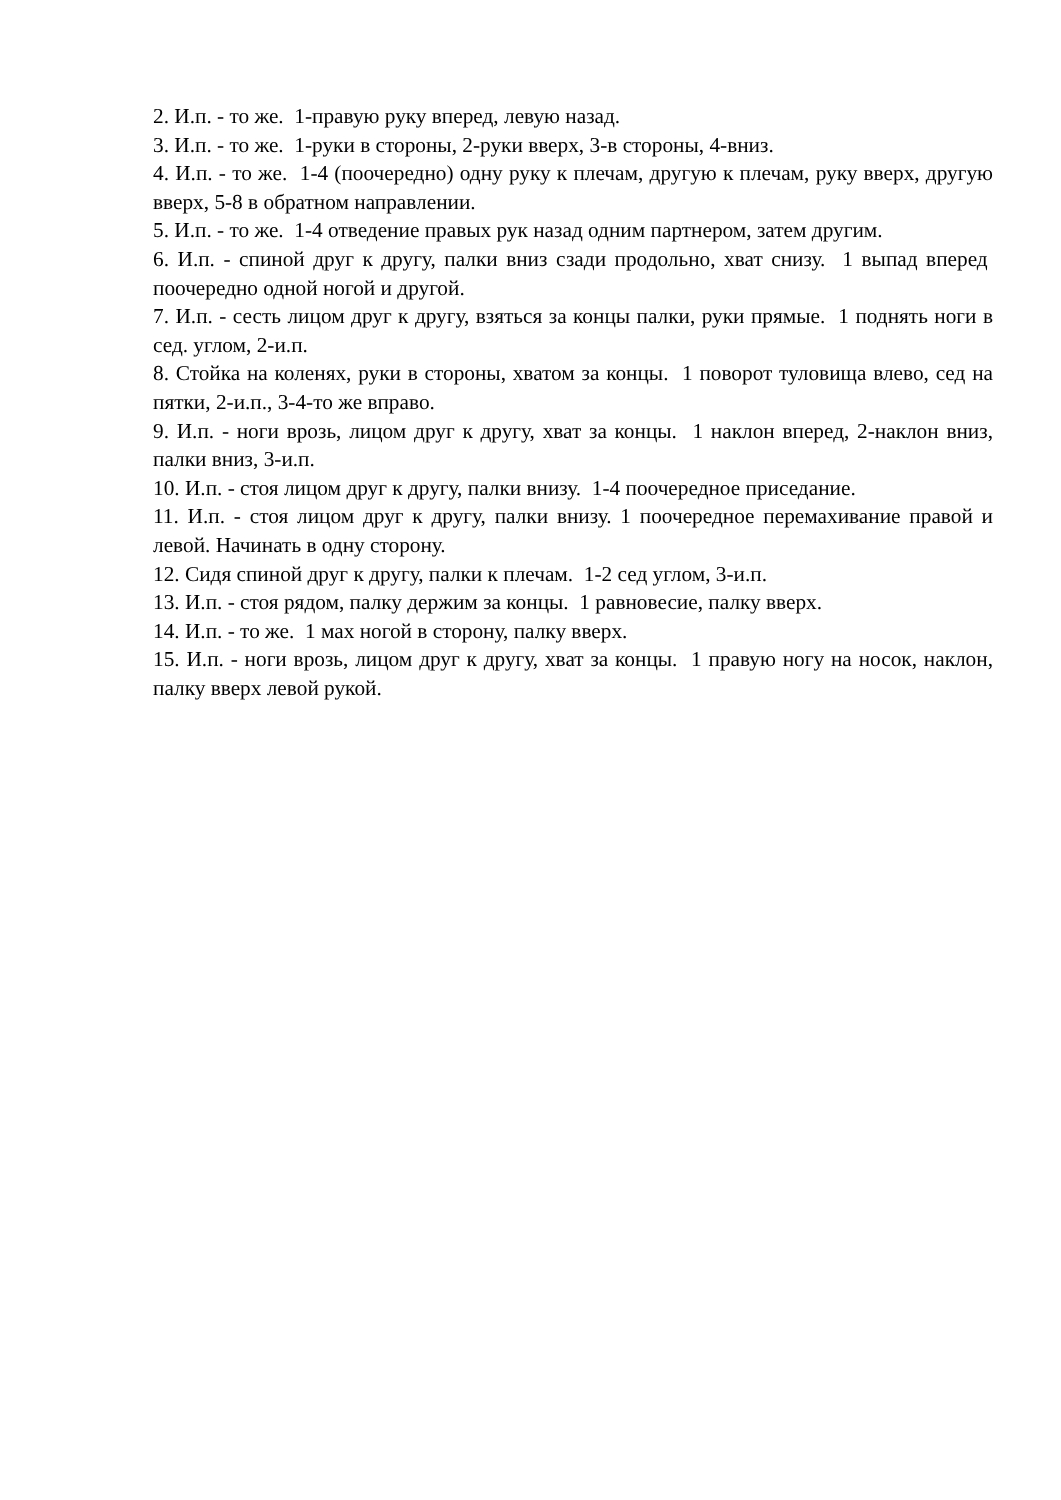2. И.п. - то же. 1-правую руку вперед, левую назад.
3. И.п. - то же. 1-руки в стороны, 2-руки вверх, 3-в стороны, 4-вниз.
4. И.п. - то же. 1-4 (поочередно) одну руку к плечам, другую к плечам, руку вверх, другую вверх, 5-8 в обратном направлении.
5. И.п. - то же. 1-4 отведение правых рук назад одним партнером, затем другим.
6. И.п. - спиной друг к другу, палки вниз сзади продольно, хват снизу. 1 выпад вперед поочередно одной ногой и другой.
7. И.п. - сесть лицом друг к другу, взяться за концы палки, руки прямые. 1 поднять ноги в сед. углом, 2-и.п.
8. Стойка на коленях, руки в стороны, хватом за концы. 1 поворот туловища влево, сед на пятки, 2-и.п., 3-4-то же вправо.
9. И.п. - ноги врозь, лицом друг к другу, хват за концы. 1 наклон вперед, 2-наклон вниз, палки вниз, 3-и.п.
10. И.п. - стоя лицом друг к другу, палки внизу. 1-4 поочередное приседание.
11. И.п. - стоя лицом друг к другу, палки внизу. 1 поочередное перемахивание правой и левой. Начинать в одну сторону.
12. Сидя спиной друг к другу, палки к плечам. 1-2 сед углом, 3-и.п.
13. И.п. - стоя рядом, палку держим за концы. 1 равновесие, палку вверх.
14. И.п. - то же. 1 мах ногой в сторону, палку вверх.
15. И.п. - ноги врозь, лицом друг к другу, хват за концы. 1 правую ногу на носок, наклон, палку вверх левой рукой.